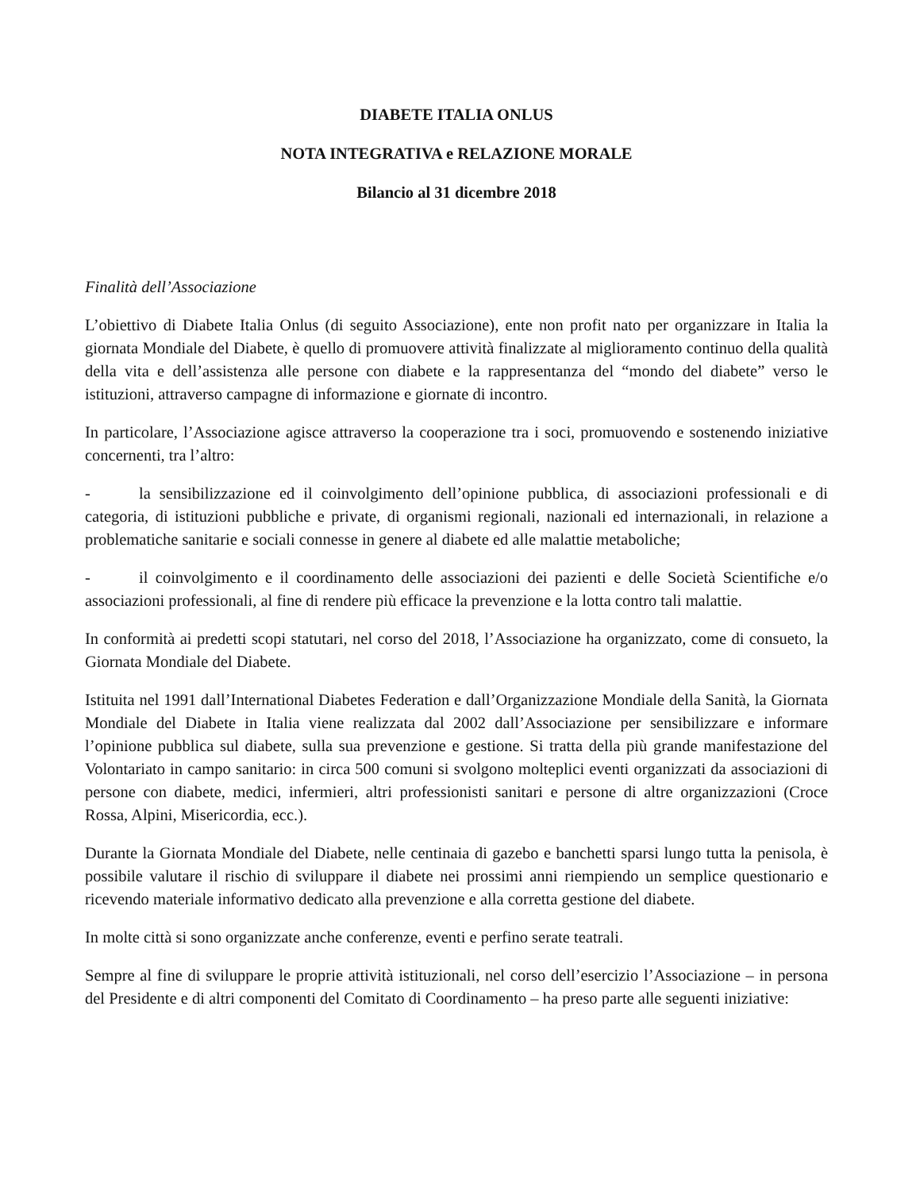DIABETE ITALIA ONLUS
NOTA INTEGRATIVA e RELAZIONE MORALE
Bilancio al 31 dicembre 2018
Finalità dell’Associazione
L’obiettivo di Diabete Italia Onlus (di seguito Associazione), ente non profit nato per organizzare in Italia la giornata Mondiale del Diabete, è quello di promuovere attività finalizzate al miglioramento continuo della qualità della vita e dell’assistenza alle persone con diabete e la rappresentanza del “mondo del diabete” verso le istituzioni, attraverso campagne di informazione e giornate di incontro.
In particolare, l’Associazione agisce attraverso la cooperazione tra i soci, promuovendo e sostenendo iniziative concernenti, tra l’altro:
- la sensibilizzazione ed il coinvolgimento dell’opinione pubblica, di associazioni professionali e di categoria, di istituzioni pubbliche e private, di organismi regionali, nazionali ed internazionali, in relazione a problematiche sanitarie e sociali connesse in genere al diabete ed alle malattie metaboliche;
- il coinvolgimento e il coordinamento delle associazioni dei pazienti e delle Società Scientifiche e/o associazioni professionali, al fine di rendere più efficace la prevenzione e la lotta contro tali malattie.
In conformità ai predetti scopi statutari, nel corso del 2018, l’Associazione ha organizzato, come di consueto, la Giornata Mondiale del Diabete.
Istituita nel 1991 dall’International Diabetes Federation e dall’Organizzazione Mondiale della Sanità, la Giornata Mondiale del Diabete in Italia viene realizzata dal 2002 dall’Associazione per sensibilizzare e informare l’opinione pubblica sul diabete, sulla sua prevenzione e gestione. Si tratta della più grande manifestazione del Volontariato in campo sanitario: in circa 500 comuni si svolgono molteplici eventi organizzati da associazioni di persone con diabete, medici, infermieri, altri professionisti sanitari e persone di altre organizzazioni (Croce Rossa, Alpini, Misericordia, ecc.).
Durante la Giornata Mondiale del Diabete, nelle centinaia di gazebo e banchetti sparsi lungo tutta la penisola, è possibile valutare il rischio di sviluppare il diabete nei prossimi anni riempiendo un semplice questionario e ricevendo materiale informativo dedicato alla prevenzione e alla corretta gestione del diabete.
In molte città si sono organizzate anche conferenze, eventi e perfino serate teatrali.
Sempre al fine di sviluppare le proprie attività istituzionali, nel corso dell’esercizio l’Associazione – in persona del Presidente e di altri componenti del Comitato di Coordinamento – ha preso parte alle seguenti iniziative: